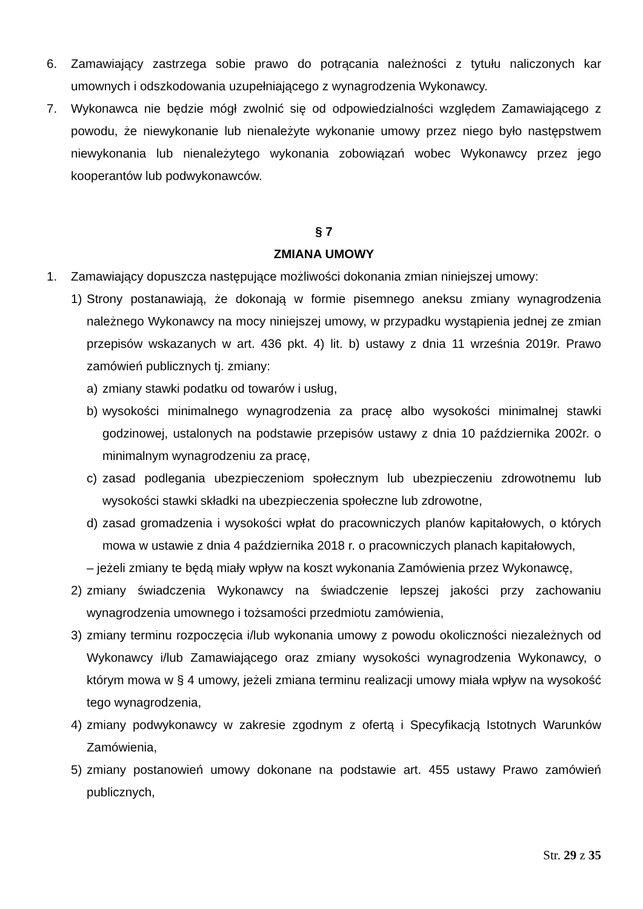6. Zamawiający zastrzega sobie prawo do potrącania należności z tytułu naliczonych kar umownych i odszkodowania uzupełniającego z wynagrodzenia Wykonawcy.
7. Wykonawca nie będzie mógł zwolnić się od odpowiedzialności względem Zamawiającego z powodu, że niewykonanie lub nienależyte wykonanie umowy przez niego było następstwem niewykonania lub nienależytego wykonania zobowiązań wobec Wykonawcy przez jego kooperantów lub podwykonawców.
§ 7
ZMIANA UMOWY
1. Zamawiający dopuszcza następujące możliwości dokonania zmian niniejszej umowy:
1) Strony postanawiają, że dokonają w formie pisemnego aneksu zmiany wynagrodzenia należnego Wykonawcy na mocy niniejszej umowy, w przypadku wystąpienia jednej ze zmian przepisów wskazanych w art. 436 pkt. 4) lit. b) ustawy z dnia 11 września 2019r. Prawo zamówień publicznych tj. zmiany:
a) zmiany stawki podatku od towarów i usług,
b) wysokości minimalnego wynagrodzenia za pracę albo wysokości minimalnej stawki godzinowej, ustalonych na podstawie przepisów ustawy z dnia 10 października 2002r. o minimalnym wynagrodzeniu za pracę,
c) zasad podlegania ubezpieczeniom społecznym lub ubezpieczeniu zdrowotnemu lub wysokości stawki składki na ubezpieczenia społeczne lub zdrowotne,
d) zasad gromadzenia i wysokości wpłat do pracowniczych planów kapitałowych, o których mowa w ustawie z dnia 4 października 2018 r. o pracowniczych planach kapitałowych,
– jeżeli zmiany te będą miały wpływ na koszt wykonania Zamówienia przez Wykonawcę,
2) zmiany świadczenia Wykonawcy na świadczenie lepszej jakości przy zachowaniu wynagrodzenia umownego i tożsamości przedmiotu zamówienia,
3) zmiany terminu rozpoczęcia i/lub wykonania umowy z powodu okoliczności niezależnych od Wykonawcy i/lub Zamawiającego oraz zmiany wysokości wynagrodzenia Wykonawcy, o którym mowa w § 4 umowy, jeżeli zmiana terminu realizacji umowy miała wpływ na wysokość tego wynagrodzenia,
4) zmiany podwykonawcy w zakresie zgodnym z ofertą i Specyfikacją Istotnych Warunków Zamówienia,
5) zmiany postanowień umowy dokonane na podstawie art. 455 ustawy Prawo zamówień publicznych,
Str. 29 z 35